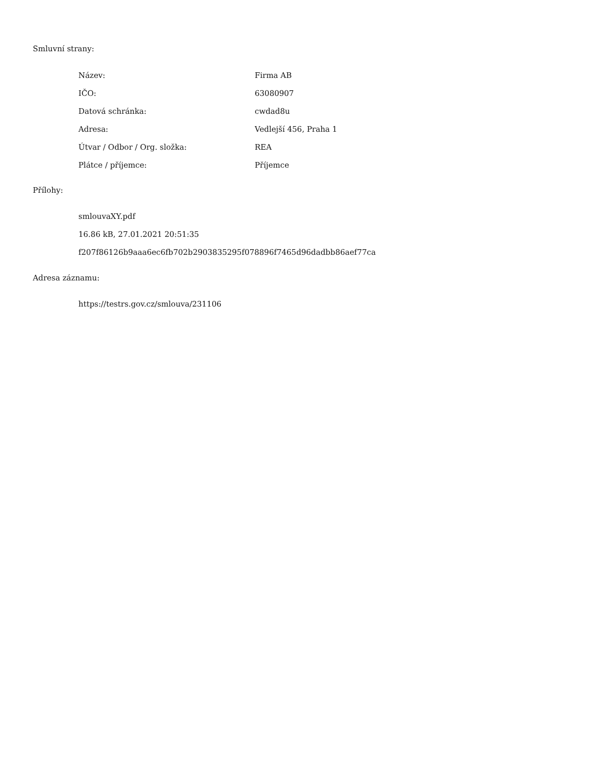Smluvní strany:
| Název: | Firma AB |
| IČO: | 63080907 |
| Datová schránka: | cwdad8u |
| Adresa: | Vedlejší 456, Praha 1 |
| Útvar / Odbor / Org. složka: | REA |
| Plátce / příjemce: | Příjemce |
Přílohy:
smlouvaXY.pdf
16.86 kB, 27.01.2021 20:51:35
f207f86126b9aaa6ec6fb702b2903835295f078896f7465d96dadbb86aef77ca
Adresa záznamu:
https://testrs.gov.cz/smlouva/231106